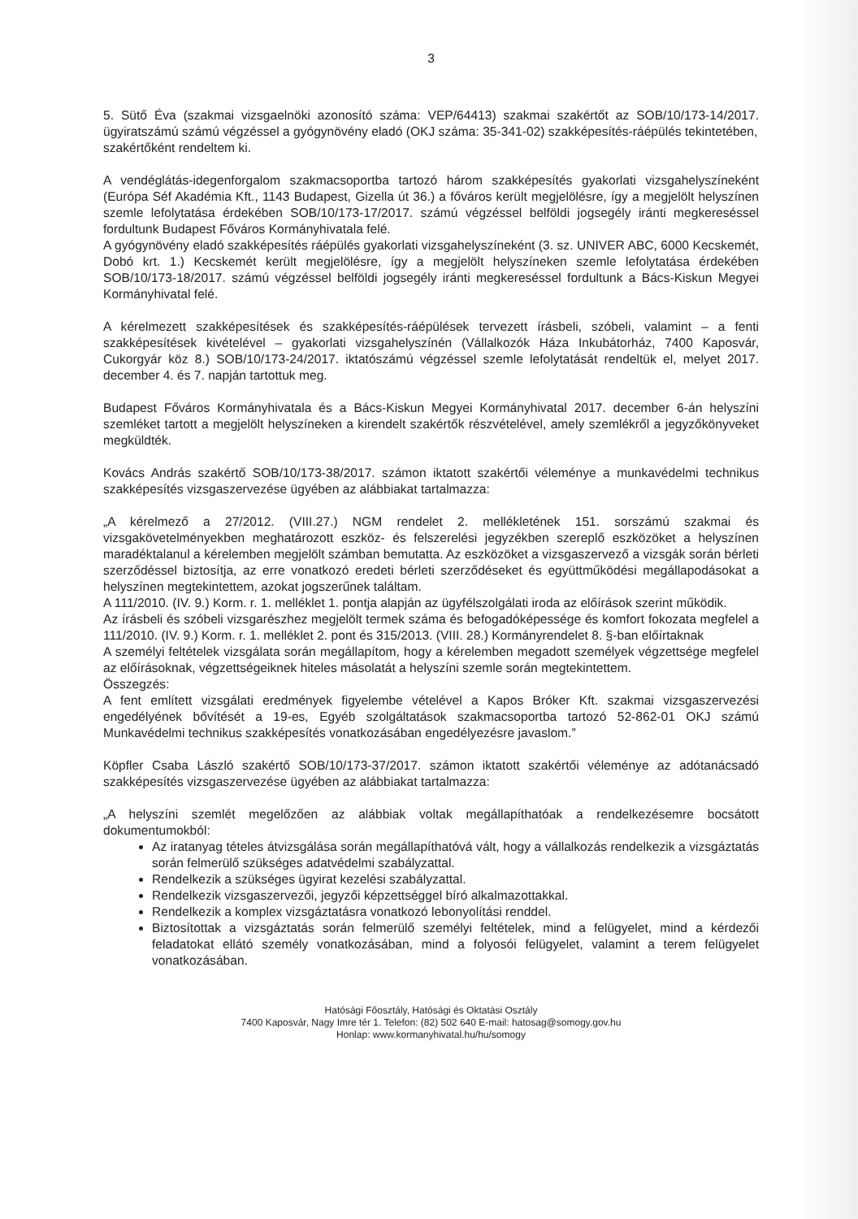3
5. Sütő Éva (szakmai vizsgaelnöki azonosító száma: VEP/64413) szakmai szakértőt az SOB/10/173-14/2017. ügyiratszámú számú végzéssel a gyógynövény eladó (OKJ száma: 35-341-02) szakképesítés-ráépülés tekintetében,
szakértőként rendeltem ki.
A vendéglátás-idegenforgalom szakmacsoportba tartozó három szakképesítés gyakorlati vizsgahelyszíneként (Európa Séf Akadémia Kft., 1143 Budapest, Gizella út 36.) a főváros került megjelölésre, így a megjelölt helyszínen szemle lefolytatása érdekében SOB/10/173-17/2017. számú végzéssel belföldi jogsegély iránti megkereséssel fordultunk Budapest Főváros Kormányhivatala felé.
A gyógynövény eladó szakképesítés ráépülés gyakorlati vizsgahelyszíneként (3. sz. UNIVER ABC, 6000 Kecskemét, Dobó krt. 1.) Kecskemét került megjelölésre, így a megjelölt helyszíneken szemle lefolytatása érdekében SOB/10/173-18/2017. számú végzéssel belföldi jogsegély iránti megkereséssel fordultunk a Bács-Kiskun Megyei Kormányhivatal felé.
A kérelmezett szakképesítések és szakképesítés-ráépülések tervezett írásbeli, szóbeli, valamint – a fenti szakképesítések kivételével – gyakorlati vizsgahelyszínén (Vállalkozók Háza Inkubátorház, 7400 Kaposvár, Cukorgyár köz 8.) SOB/10/173-24/2017. iktatószámú végzéssel szemle lefolytatását rendeltük el, melyet 2017. december 4. és 7. napján tartottuk meg.
Budapest Főváros Kormányhivatala és a Bács-Kiskun Megyei Kormányhivatal 2017. december 6-án helyszíni szemléket tartott a megjelölt helyszíneken a kirendelt szakértők részvételével, amely szemlékről a jegyzőkönyveket megküldték.
Kovács András szakértő SOB/10/173-38/2017. számon iktatott szakértői véleménye a munkavédelmi technikus szakképesítés vizsgaszervezése ügyében az alábbiakat tartalmazza:
„A kérelmező a 27/2012. (VIII.27.) NGM rendelet 2. mellékletének 151. sorszámú szakmai és vizsgakövetelményekben meghatározott eszköz- és felszerelési jegyzékben szereplő eszközöket a helyszínen maradéktalanul a kérelemben megjelölt számban bemutatta. Az eszközöket a vizsgaszervező a vizsgák során bérleti szerződéssel biztosítja, az erre vonatkozó eredeti bérleti szerződéseket és együttműködési megállapodásokat a helyszínen megtekintettem, azokat jogszerűnek találtam.
A 111/2010. (IV. 9.) Korm. r. 1. melléklet 1. pontja alapján az ügyfélszolgálati iroda az előírások szerint működik.
Az írásbeli és szóbeli vizsgarészhez megjelölt termek száma és befogadóképessége és komfort fokozata megfelel a 111/2010. (IV. 9.) Korm. r. 1. melléklet 2. pont és 315/2013. (VIII. 28.) Kormányrendelet 8. §-ban előírtaknak
A személyi feltételek vizsgálata során megállapítom, hogy a kérelemben megadott személyek végzettsége megfelel az előírásoknak, végzettségeiknek hiteles másolatát a helyszíni szemle során megtekintettem.
Összegzés:
A fent említett vizsgálati eredmények figyelembe vételével a Kapos Bróker Kft. szakmai vizsgaszervezési engedélyének bővítését a 19-es, Egyéb szolgáltatások szakmacsoportba tartozó 52-862-01 OKJ számú Munkavédelmi technikus szakképesítés vonatkozásában engedélyezésre javaslom.”
Köpfler Csaba László szakértő SOB/10/173-37/2017. számon iktatott szakértői véleménye az adótanácsadó szakképesítés vizsgaszervezése ügyében az alábbiakat tartalmazza:
„A helyszíni szemlét megelőzően az alábbiak voltak megállapíthatóak a rendelkezésemre bocsátott dokumentumokból:
Az iratanyag tételes átvizsgálása során megállapíthatóvá vált, hogy a vállalkozás rendelkezik a vizsgáztatás során felmerülő szükséges adatvédelmi szabályzattal.
Rendelkezik a szükséges ügyirat kezelési szabályzattal.
Rendelkezik vizsgaszervezői, jegyzői képzettséggel bíró alkalmazottakkal.
Rendelkezik a komplex vizsgáztatásra vonatkozó lebonyolítási renddel.
Biztosítottak a vizsgáztatás során felmerülő személyi feltételek, mind a felügyelet, mind a kérdezői feladatokat ellátó személy vonatkozásában, mind a folyosói felügyelet, valamint a terem felügyelet vonatkozásában.
Hatósági Főosztály, Hatósági és Oktatási Osztály
7400 Kaposvár, Nagy Imre tér 1. Telefon: (82) 502 640 E-mail: hatosag@somogy.gov.hu
Honlap: www.kormanyhivatal.hu/hu/somogy